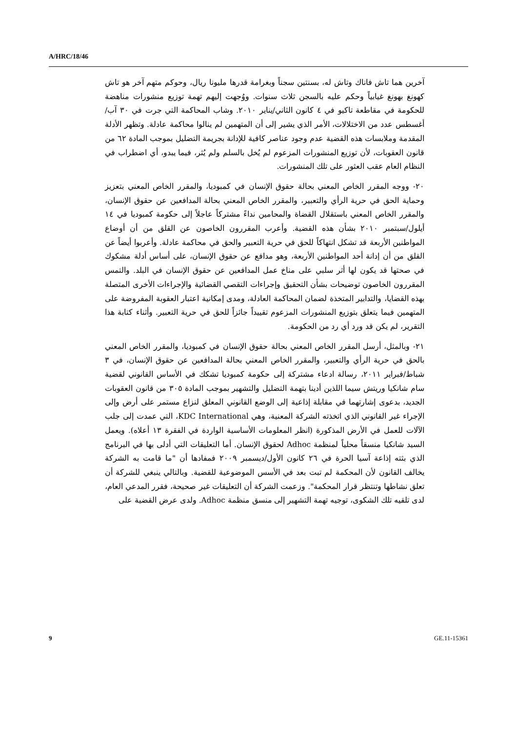A/HRC/18/46
آخرين هما تاش فاناك وتاش له، بسنتين سجناً وبغرامة قدرها مليونا ريال، وحوكم متهم آخر هو تاش كهونغ بهونغ غيابياً وحكم عليه بالسجن ثلاث سنوات. ووُجهت إليهم تهمة توزيع منشورات مناهضة للحكومة في مقاطعة تاكيو في ٤ كانون الثاني/يناير ٢٠١٠. وشاب المحاكمة التي جرت في ٣٠ آب/أغسطس عدد من الاختلالات، الأمر الذي يشير إلى أن المتهمين لم ينالوا محاكمة عادلة. وتظهر الأدلة المقدمة وملابسات هذه القضية عدم وجود عناصر كافية للإدانة بجريمة التضليل بموجب المادة ٦٢ من قانون العقوبات، لأن توزيع المنشورات المزعوم لم يُخل بالسلم ولم يُثر، فيما يبدو، أي اضطراب في النظام العام عقب العثور على تلك المنشورات.
٢٠- ووجه المقرر الخاص المعني بحالة حقوق الإنسان في كمبوديا، والمقرر الخاص المعني بتعزيز وحماية الحق في حرية الرأي والتعبير، والمقرر الخاص المعني بحالة المدافعين عن حقوق الإنسان، والمقرر الخاص المعني باستقلال القضاة والمحامين نداءً مشتركاً عاجلاً إلى حكومة كمبوديا في ١٤ أيلول/سبتمبر ٢٠١٠ بشأن هذه القضية. وأعرب المقررون الخاصون عن القلق من أن أوضاع المواطنين الأربعة قد تشكل انتهاكاً للحق في حرية التعبير والحق في محاكمة عادلة. وأعربوا أيضاً عن القلق من أن إدانة أحد المواطنين الأربعة، وهو مدافع عن حقوق الإنسان، على أساس أدلة مشكوك في صحتها قد يكون لها أثر سلبي على مناخ عمل المدافعين عن حقوق الإنسان في البلد. والتمس المقررون الخاصون توضيحات بشأن التحقيق وإجراءات التقصي القضائية والإجراءات الأخرى المتصلة بهذه القضايا، والتدابير المتخذة لضمان المحاكمة العادلة، ومدى إمكانية اعتبار العقوبة المفروضة على المتهمين فيما يتعلق بتوزيع المنشورات المزعوم تقييداً جائزاً للحق في حرية التعبير. وأثناء كتابة هذا التقرير، لم يكن قد ورد أي رد من الحكومة.
٢١- وبالمثل، أرسل المقرر الخاص المعني بحالة حقوق الإنسان في كمبوديا، والمقرر الخاص المعني بالحق في حرية الرأي والتعبير، والمقرر الخاص المعني بحالة المدافعين عن حقوق الإنسان، في ٣ شباط/فبراير ٢٠١١، رسالة ادعاء مشتركة إلى حكومة كمبوديا تشكك في الأساس القانوني لقضية سام شانكيا وريتش سيما اللذين أدينا بتهمة التضليل والتشهير بموجب المادة ٣٠٥ من قانون العقوبات الجديد، بدعوى إشارتهما في مقابلة إذاعية إلى الوضع القانوني المعلق لنزاع مستمر على أرض وإلى الإجراء غير القانوني الذي اتخذته الشركة المعنية، وهي KDC International، التي عمدت إلى جلب الآلات للعمل في الأرض المذكورة (انظر المعلومات الأساسية الواردة في الفقرة ١٣ أعلاه). ويعمل السيد شانكيا منسقاً محلياً لمنظمة Adhoc لحقوق الإنسان. أما التعليقات التي أدلى بها في البرنامج الذي بثته إذاعة آسيا الحرة في ٢٦ كانون الأول/ديسمبر ٢٠٠٩ فمفادها أن "ما قامت به الشركة يخالف القانون لأن المحكمة لم تبت بعد في الأسس الموضوعية للقضية. وبالتالي ينبغي للشركة أن تعلق نشاطها وتنتظر قرار المحكمة". وزعمت الشركة أن التعليقات غير صحيحة، فقرر المدعي العام، لدى تلقيه تلك الشكوى، توجيه تهمة التشهير إلى منسق منظمة Adhoc. ولدى عرض القضية على
9 GE.11-15361